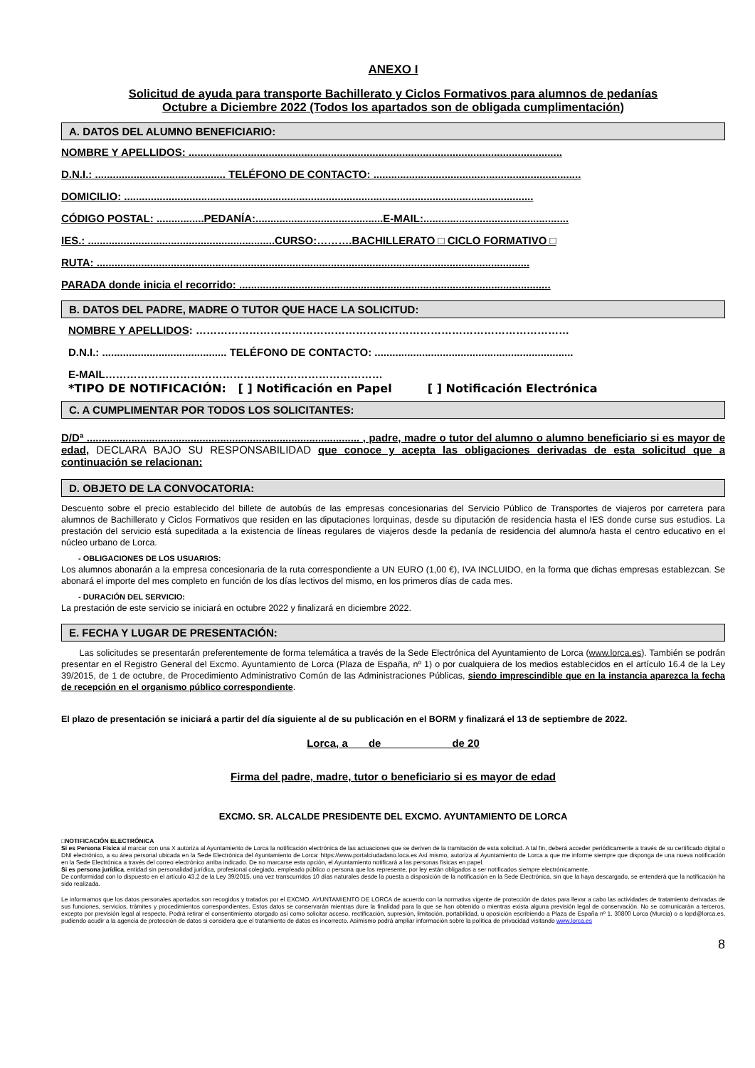ANEXO I
Solicitud de ayuda para transporte Bachillerato y Ciclos Formativos para alumnos de pedanías
Octubre a Diciembre 2022 (Todos los apartados son de obligada cumplimentación)
A. DATOS DEL ALUMNO BENEFICIARIO:
NOMBRE Y APELLIDOS: ..............................................................................................................................
D.N.I.: ............................................ TELÉFONO DE CONTACTO: ......................................................................
DOMICILIO: ..........................................................................................................................................
CÓDIGO POSTAL: ................PEDANÍA:...........................................E-MAIL:.................................................
IES.: ...............................................................CURSO:……….BACHILLERATO □ CICLO FORMATIVO □
RUTA: ..................................................................................................................................................
PARADA donde inicia el recorrido: .........................................................................................................
B. DATOS DEL PADRE, MADRE O TUTOR QUE HACE LA SOLICITUD:
NOMBRE Y APELLIDOS: ……………………………………………………………………………………………
D.N.I.: .......................................... TELÉFONO DE CONTACTO: ...................................................................
E-MAIL……………………………………………………………………
*TIPO DE NOTIFICACIÓN: [ ] Notificación en Papel [ ] Notificación Electrónica
C. A CUMPLIMENTAR POR TODOS LOS SOLICITANTES:
D/Dª ............................................................................................ , padre, madre o tutor del alumno o alumno beneficiario si es mayor de edad, DECLARA BAJO SU RESPONSABILIDAD que conoce y acepta las obligaciones derivadas de esta solicitud que a continuación se relacionan:
D. OBJETO DE LA CONVOCATORIA:
Descuento sobre el precio establecido del billete de autobús de las empresas concesionarias del Servicio Público de Transportes de viajeros por carretera para alumnos de Bachillerato y Ciclos Formativos que residen en las diputaciones lorquinas, desde su diputación de residencia hasta el IES donde curse sus estudios. La prestación del servicio está supeditada a la existencia de líneas regulares de viajeros desde la pedanía de residencia del alumno/a hasta el centro educativo en el núcleo urbano de Lorca.
- OBLIGACIONES DE LOS USUARIOS:
Los alumnos abonarán a la empresa concesionaria de la ruta correspondiente a UN EURO (1,00 €), IVA INCLUIDO, en la forma que dichas empresas establezcan. Se abonará el importe del mes completo en función de los días lectivos del mismo, en los primeros días de cada mes.
- DURACIÓN DEL SERVICIO:
La prestación de este servicio se iniciará en octubre 2022 y finalizará en diciembre 2022.
E. FECHA Y LUGAR DE PRESENTACIÓN:
Las solicitudes se presentarán preferentemente de forma telemática a través de la Sede Electrónica del Ayuntamiento de Lorca (www.lorca.es). También se podrán presentar en el Registro General del Excmo. Ayuntamiento de Lorca (Plaza de España, nº 1) o por cualquiera de los medios establecidos en el artículo 16.4 de la Ley 39/2015, de 1 de octubre, de Procedimiento Administrativo Común de las Administraciones Públicas, siendo imprescindible que en la instancia aparezca la fecha de recepción en el organismo público correspondiente.
El plazo de presentación se iniciará a partir del día siguiente al de su publicación en el BORM y finalizará el 13 de septiembre de 2022.
Lorca, a de de 20
Firma del padre, madre, tutor o beneficiario si es mayor de edad
EXCMO. SR. ALCALDE PRESIDENTE DEL EXCMO. AYUNTAMIENTO DE LORCA
□NOTIFICACIÓN ELECTRÓNICA
Si es Persona Física al marcar con una X autoriza al Ayuntamiento de Lorca la notificación electrónica de las actuaciones que se deriven de la tramitación de esta solicitud. A tal fin, deberá acceder periódicamente a través de su certificado digital o DNI electrónico, a su área personal ubicada en la Sede Electrónica del Ayuntamiento de Lorca: https://www.portalciudadano.loca.es Así mismo, autoriza al Ayuntamiento de Lorca a que me informe siempre que disponga de una nueva notificación en la Sede Electrónica a través del correo electrónico arriba indicado. De no marcarse esta opción, el Ayuntamiento notificará a las personas físicas en papel.
Si es persona jurídica, entidad sin personalidad jurídica, profesional colegiado, empleado público o persona que los represente, por ley están obligados a ser notificados siempre electrónicamente.
De conformidad con lo dispuesto en el artículo 43.2 de la Ley 39/2015, una vez transcurridos 10 días naturales desde la puesta a disposición de la notificación en la Sede Electrónica, sin que la haya descargado, se entenderá que la notificación ha sido realizada.
Le informamos que los datos personales aportados son recogidos y tratados por el EXCMO. AYUNTAMIENTO DE LORCA de acuerdo con la normativa vigente de protección de datos para llevar a cabo las actividades de tratamiento derivadas de sus funciones, servicios, trámites y procedimientos correspondientes. Estos datos se conservarán mientras dure la finalidad para la que se han obtenido o mientras exista alguna previsión legal de conservación. No se comunicarán a terceros, excepto por previsión legal al respecto. Podrá retirar el consentimiento otorgado así como solicitar acceso, rectificación, supresión, limitación, portabilidad, u oposición escribiendo a Plaza de España nº 1. 30800 Lorca (Murcia) o a lopd@lorca.es, pudiendo acudir a la agencia de protección de datos si considera que el tratamiento de datos es incorrecto. Asimismo podrá ampliar información sobre la política de privacidad visitando www.lorca.es
8